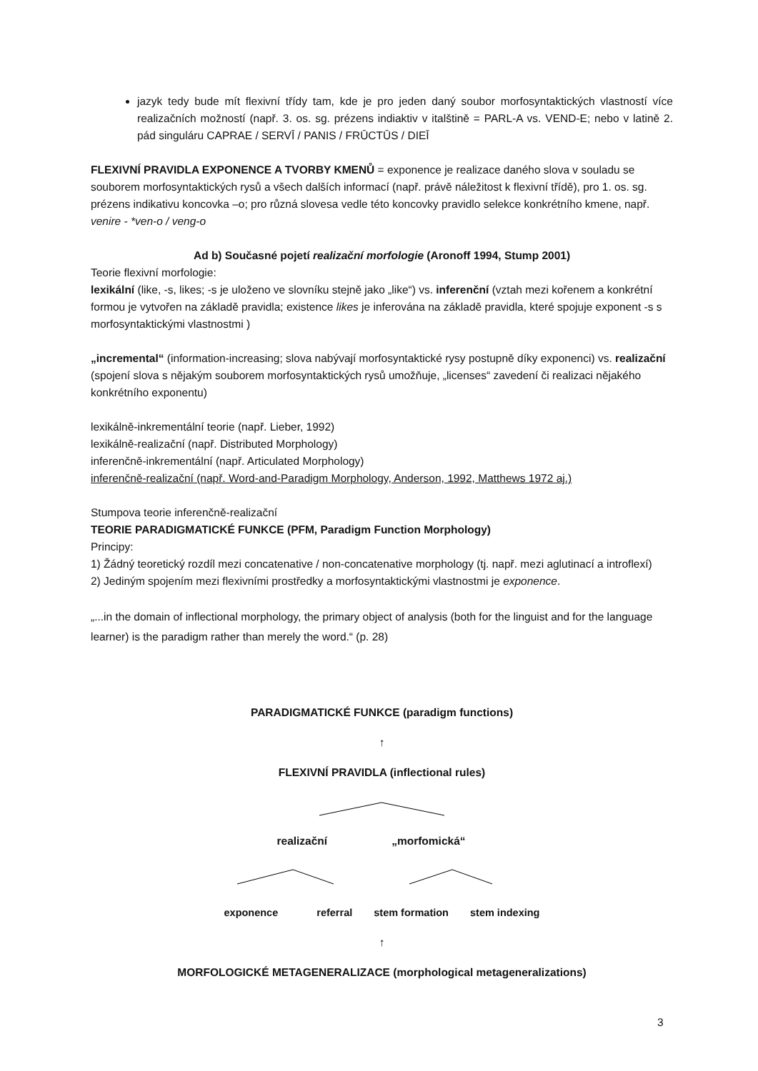jazyk tedy bude mít flexivní třídy tam, kde je pro jeden daný soubor morfosyntaktických vlastností více realizačních možností (např. 3. os. sg. prézens indiaktiv v italštině = PARL-A vs. VEND-E; nebo v latině 2. pád singuláru CAPRAE / SERVĪ / PANIS / FRŪCTŪS / DIEĪ
FLEXIVNÍ PRAVIDLA EXPONENCE A TVORBY KMENŮ = exponence je realizace daného slova v souladu se souborem morfosyntaktických rysů a všech dalších informací (např. právě náležitost k flexivní třídě), pro 1. os. sg. prézens indikativu koncovka –o; pro různá slovesa vedle této koncovky pravidlo selekce konkrétního kmene, např. venire - *ven-o / veng-o
Ad b) Současné pojetí realizační morfologie (Aronoff 1994, Stump 2001)
Teorie flexivní morfologie:
lexikální (like, -s, likes; -s je uloženo ve slovníku stejně jako „like“) vs. inferenční (vztah mezi kořenem a konkrétní formou je vytvořen na základě pravidla; existence likes je inferována na základě pravidla, které spojuje exponent -s s morfosyntaktickými vlastnostmi )
„incremental“ (information-increasing; slova nabývají morfosyntaktické rysy postupně díky exponenci) vs. realizační (spojení slova s nějakým souborem morfosyntaktických rysů umožňuje, „licenses“ zavedení či realizaci nějakého konkrétního exponentu)
lexikálně-inkrementální teorie (např. Lieber, 1992)
lexikálně-realizační (např. Distributed Morphology)
inferenčně-inkrementální (např. Articulated Morphology)
inferenčně-realizační (např. Word-and-Paradigm Morphology, Anderson, 1992, Matthews 1972 aj.)
Stumpova teorie inferenčně-realizační
TEORIE PARADIGMATICKÉ FUNKCE (PFM, Paradigm Function Morphology)
Principy:
1) Žádný teoretický rozdíl mezi concatenative / non-concatenative morphology (tj. např. mezi aglutinací a introflexí)
2) Jediným spojením mezi flexivními prostředky a morfosyntaktickými vlastnostmi je exponence.
„...in the domain of inflectional morphology, the primary object of analysis (both for the linguist and for the language learner) is the paradigm rather than merely the word.“ (p. 28)
PARADIGMATICKÉ FUNKCE (paradigm functions)
↑
FLEXIVNÍ PRAVIDLA (inflectional rules)
realizační „morfomická“
exponence referral stem formation stem indexing
↑
MORFOLOGICKÉ METAGENERALIZACE (morphological metageneralizations)
3